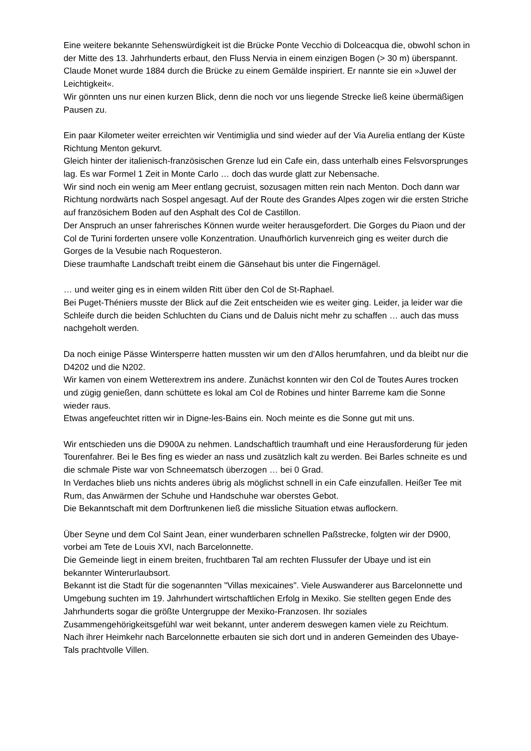Eine weitere bekannte Sehenswürdigkeit ist die Brücke Ponte Vecchio di Dolceacqua die, obwohl schon in der Mitte des 13. Jahrhunderts erbaut, den Fluss Nervia in einem einzigen Bogen (> 30 m) überspannt. Claude Monet wurde 1884 durch die Brücke zu einem Gemälde inspiriert. Er nannte sie ein »Juwel der Leichtigkeit«.
Wir gönnten uns nur einen kurzen Blick, denn die noch vor uns liegende Strecke ließ keine übermäßigen Pausen zu.
Ein paar Kilometer weiter erreichten wir Ventimiglia und sind wieder auf der Via Aurelia entlang der Küste Richtung Menton gekurvt.
Gleich hinter der italienisch-französischen Grenze lud ein Cafe ein, dass unterhalb eines Felsvorsprunges lag. Es war Formel 1 Zeit in Monte Carlo … doch das wurde glatt zur Nebensache.
Wir sind noch ein wenig am Meer entlang gecruist, sozusagen mitten rein nach Menton. Doch dann war Richtung nordwärts nach Sospel angesagt. Auf der Route des Grandes Alpes zogen wir die ersten Striche auf französichem Boden auf den Asphalt des Col de Castillon.
Der Anspruch an unser fahrerisches Können wurde weiter herausgefordert. Die Gorges du Piaon und der Col de Turini forderten unsere volle Konzentration. Unaufhörlich kurvenreich ging es weiter durch die Gorges de la Vesubie nach Roquesteron.
Diese traumhafte Landschaft treibt einem die Gänsehaut bis unter die Fingernägel.
… und weiter ging es in einem wilden Ritt über den Col de St-Raphael.
Bei Puget-Théniers musste der Blick auf die Zeit entscheiden wie es weiter ging. Leider, ja leider war die Schleife durch die beiden Schluchten du Cians und de Daluis nicht mehr zu schaffen … auch das muss nachgeholt werden.
Da noch einige Pässe Wintersperre hatten mussten wir um den d’Allos herumfahren, und da bleibt nur die D4202 und die N202.
Wir kamen von einem Wetterextrem ins andere. Zunächst konnten wir den Col de Toutes Aures trocken und zügig genießen, dann schüttete es lokal am Col de Robines und hinter Barreme kam die Sonne wieder raus.
Etwas angefeuchtet ritten wir in Digne-les-Bains ein. Noch meinte es die Sonne gut mit uns.
Wir entschieden uns die D900A zu nehmen. Landschaftlich traumhaft und eine Herausforderung für jeden Tourenfahrer. Bei le Bes fing es wieder an nass und zusätzlich kalt zu werden. Bei Barles schneite es und die schmale Piste war von Schneematsch überzogen … bei 0 Grad.
In Verdaches blieb uns nichts anderes übrig als möglichst schnell in ein Cafe einzufallen. Heißer Tee mit Rum, das Anwärmen der Schuhe und Handschuhe war oberstes Gebot.
Die Bekanntschaft mit dem Dorftrunkenen ließ die missliche Situation etwas auflockern.
Über Seyne und dem Col Saint Jean, einer wunderbaren schnellen Paßstrecke, folgten wir der D900, vorbei am Tete de Louis XVI, nach Barcelonnette.
Die Gemeinde liegt in einem breiten, fruchtbaren Tal am rechten Flussufer der Ubaye und ist ein bekannter Winterurlaubsort.
Bekannt ist die Stadt für die sogenannten "Villas mexicaines". Viele Auswanderer aus Barcelonnette und Umgebung suchten im 19. Jahrhundert wirtschaftlichen Erfolg in Mexiko. Sie stellten gegen Ende des Jahrhunderts sogar die größte Untergruppe der Mexiko-Franzosen. Ihr soziales Zusammengehörigkeitsgefühl war weit bekannt, unter anderem deswegen kamen viele zu Reichtum. Nach ihrer Heimkehr nach Barcelonnette erbauten sie sich dort und in anderen Gemeinden des Ubaye-Tals prachtvolle Villen.